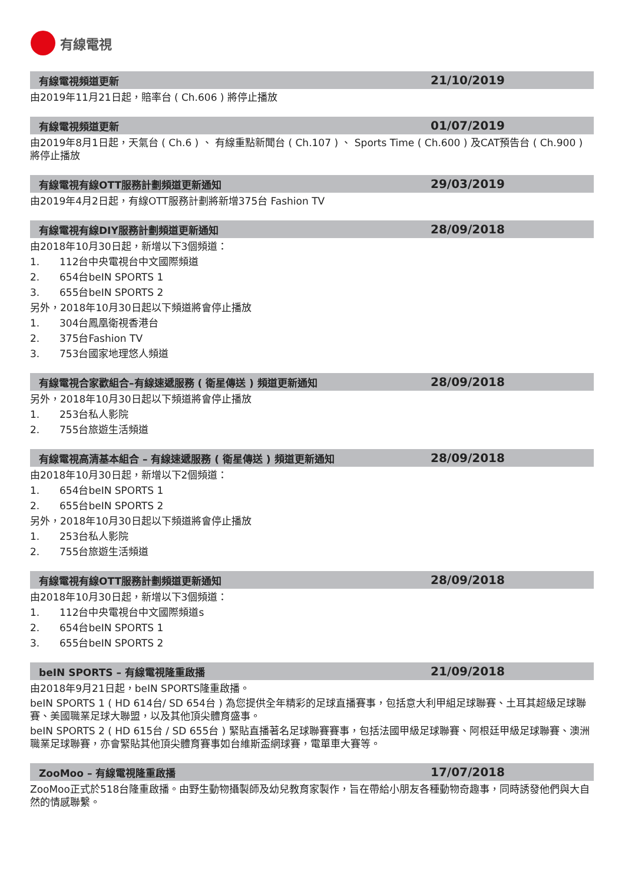有線電視
有線電視頻道更新
21/10/2019
由2019年11月21日起，賠率台 ( Ch.606 ) 將停止播放
有線電視頻道更新
01/07/2019
由2019年8月1日起，天氣台 ( Ch.6 ) 、 有線重點新聞台 ( Ch.107 ) 、 Sports Time ( Ch.600 ) 及CAT預告台 ( Ch.900 ) 將停止播放
有線電視有線OTT服務計劃頻道更新通知
29/03/2019
由2019年4月2日起，有線OTT服務計劃將新增375台 Fashion TV
有線電視有線DIY服務計劃頻道更新通知
28/09/2018
由2018年10月30日起，新增以下3個頻道：
1. 112台中央電視台中文國際頻道
2. 654台beIN SPORTS 1
3. 655台beIN SPORTS 2
另外，2018年10月30日起以下頻道將會停止播放
1. 304台鳳凰衛視香港台
2. 375台Fashion TV
3. 753台國家地理悠人頻道
有線電視合家歡組合–有線速遞服務 ( 衛星傳送 ) 頻道更新通知
28/09/2018
另外，2018年10月30日起以下頻道將會停止播放
1. 253台私人影院
2. 755台旅遊生活頻道
有線電視高清基本組合 – 有線速遞服務 ( 衛星傳送 ) 頻道更新通知
28/09/2018
由2018年10月30日起，新增以下2個頻道：
1. 654台beIN SPORTS 1
2. 655台beIN SPORTS 2
另外，2018年10月30日起以下頻道將會停止播放
1. 253台私人影院
2. 755台旅遊生活頻道
有線電視有線OTT服務計劃頻道更新通知
28/09/2018
由2018年10月30日起，新增以下3個頻道：
1. 112台中央電視台中文國際頻道s
2. 654台beIN SPORTS 1
3. 655台beIN SPORTS 2
beIN SPORTS – 有線電視隆重啟播
21/09/2018
由2018年9月21日起，beIN SPORTS隆重啟播。
beIN SPORTS 1 ( HD 614台/ SD 654台 ) 為您提供全年精彩的足球直播賽事，包括意大利甲組足球聯賽、土耳其超級足球聯賽、美國職業足球大聯盟，以及其他頂尖體育盛事。
beIN SPORTS 2 ( HD 615台 / SD 655台 ) 緊貼直播著名足球聯賽賽事，包括法國甲級足球聯賽、阿根廷甲級足球聯賽、澳洲職業足球聯賽，亦會緊貼其他頂尖體育賽事如台維斯盃網球賽，電單車大賽等。
ZooMoo – 有線電視隆重啟播
17/07/2018
ZooMoo正式於518台隆重啟播。由野生動物攝製師及幼兒教育家製作，旨在帶給小朋友各種動物奇趣事，同時誘發他們與大自然的情感聯繫。